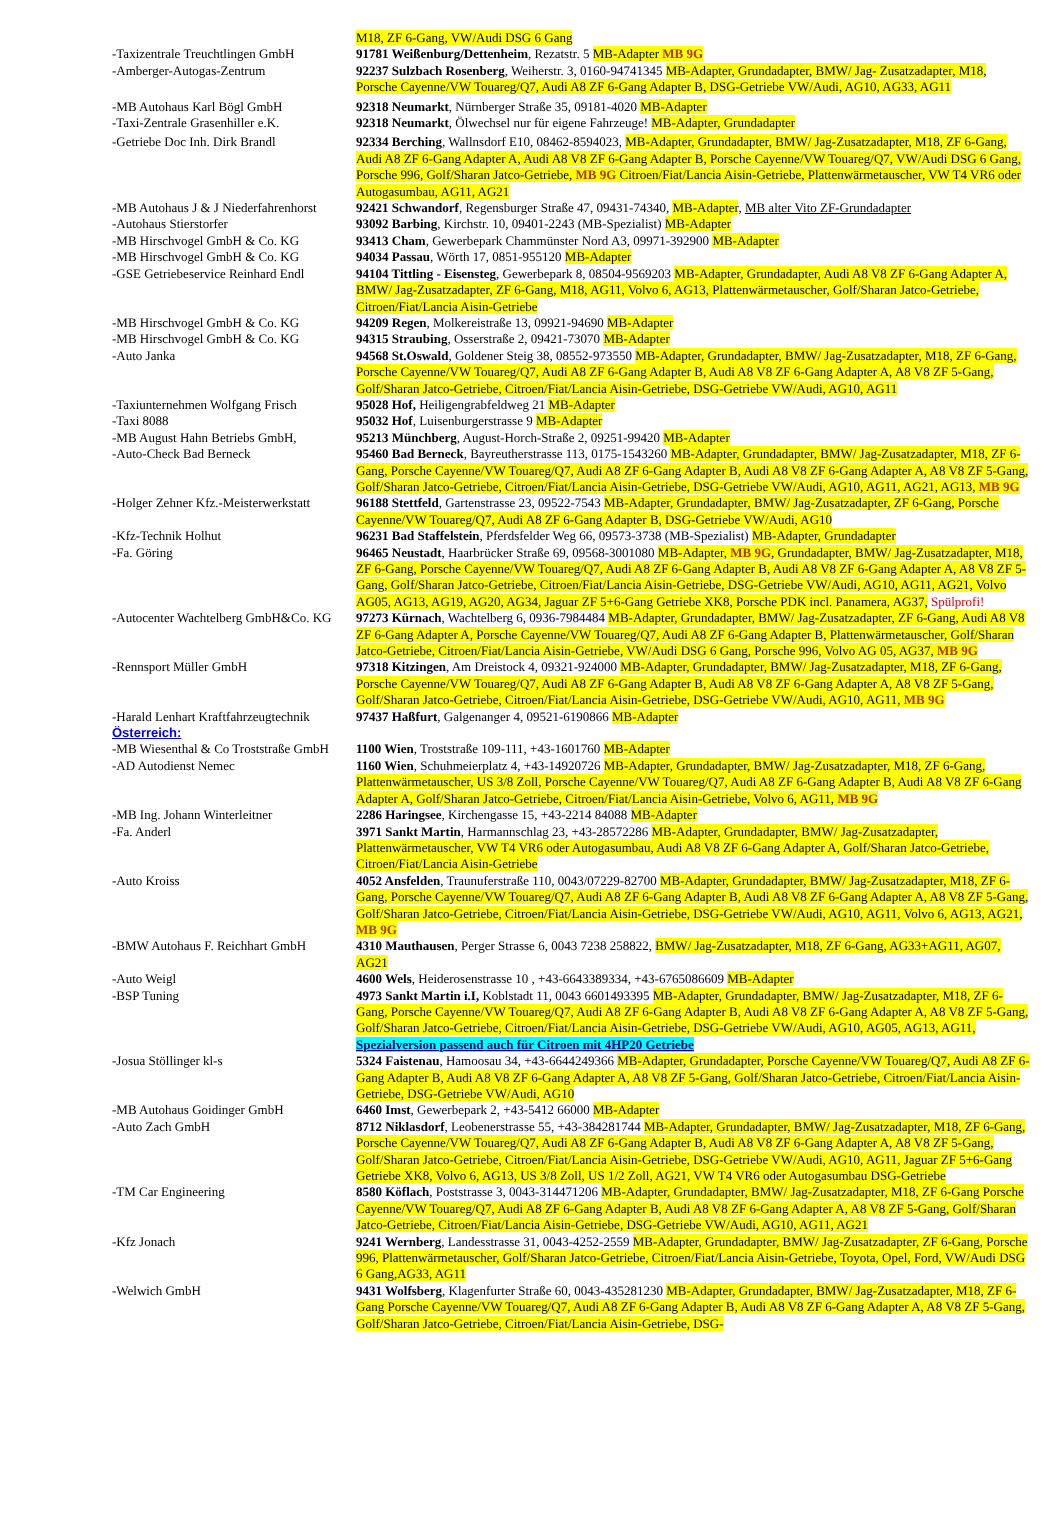| | M18, ZF 6-Gang, VW/Audi DSG 6 Gang |
| -Taxizentrale Treuchtlingen GmbH | 91781 Weißenburg/Dettenheim , Rezatstr. 5 MB-Adapter MB 9G |
| -Amberger-Autogas-Zentrum | 92237 Sulzbach Rosenberg , Weiherstr. 3, 0160-94741345 MB-Adapter, Grundadapter, BMW/ Jag- Zusatzadapter, M18, Porsche Cayenne/VW Touareg/Q7, Audi A8 ZF 6-Gang Adapter B, DSG-Getriebe VW/Audi, AG10, AG33, AG11 |
| -MB Autohaus Karl Bögl GmbH | 92318 Neumarkt , Nürnberger Straße 35, 09181-4020 MB-Adapter |
| -Taxi-Zentrale Grasenhiller e.K. | 92318 Neumarkt , Ölwechsel nur für eigene Fahrzeuge! MB-Adapter, Grundadapter |
| -Getriebe Doc Inh. Dirk Brandl | 92334 Berching , Wallnsdorf E10, 08462-8594023, MB-Adapter, Grundadapter, BMW/ Jag-Zusatzadapter, M18, ZF 6-Gang, Audi A8 ZF 6-Gang Adapter A, Audi A8 V8 ZF 6-Gang Adapter B, Porsche Cayenne/VW Touareg/Q7, VW/Audi DSG 6 Gang, Porsche 996, Golf/Sharan Jatco-Getriebe, MB 9G Citroen/Fiat/Lancia Aisin-Getriebe, Plattenwärmetauscher, VW T4 VR6 oder Autogasumbau, AG11, AG21 |
| -MB Autohaus J & J Niederfahrenhorst | 92421 Schwandorf , Regensburger Straße 47, 09431-74340, MB-Adapter , MB alter Vito ZF-Grundadapter |
| -Autohaus Stierstorfer | 93092 Barbing , Kirchstr. 10, 09401-2243 (MB-Spezialist) MB-Adapter |
| -MB Hirschvogel GmbH & Co. KG | 93413 Cham , Gewerbepark Chammünster Nord A3, 09971-392900 MB-Adapter |
| -MB Hirschvogel GmbH & Co. KG | 94034 Passau , Wörth 17, 0851-955120 MB-Adapter |
| -GSE Getriebeservice Reinhard Endl | 94104 Tittling - Eisensteg , Gewerbepark 8, 08504-9569203 MB-Adapter, Grundadapter, Audi A8 V8 ZF 6-Gang Adapter A, BMW/ Jag-Zusatzadapter, ZF 6-Gang, M18, AG11, Volvo 6, AG13, Plattenwärmetauscher, Golf/Sharan Jatco-Getriebe, Citroen/Fiat/Lancia Aisin-Getriebe |
| -MB Hirschvogel GmbH & Co. KG | 94209 Regen , Molkereistraße 13, 09921-94690 MB-Adapter |
| -MB Hirschvogel GmbH & Co. KG | 94315 Straubing , Osserstraße 2, 09421-73070 MB-Adapter |
| -Auto Janka | 94568 St.Oswald , Goldener Steig 38, 08552-973550 MB-Adapter, Grundadapter, BMW/ Jag-Zusatzadapter, M18, ZF 6-Gang, Porsche Cayenne/VW Touareg/Q7, Audi A8 ZF 6-Gang Adapter B, Audi A8 V8 ZF 6-Gang Adapter A, A8 V8 ZF 5-Gang, Golf/Sharan Jatco-Getriebe, Citroen/Fiat/Lancia Aisin-Getriebe, DSG-Getriebe VW/Audi, AG10, AG11 |
| -Taxiunternehmen Wolfgang Frisch | 95028 Hof, Heiligengrabfeldweg 21 MB-Adapter |
| -Taxi 8088 | 95032 Hof , Luisenburgerstrasse 9 MB-Adapter |
| -MB August Hahn Betriebs GmbH, | 95213 Münchberg , August-Horch-Straße 2, 09251-99420 MB-Adapter |
| -Auto-Check Bad Berneck | 95460 Bad Berneck , Bayreutherstrasse 113, 0175-1543260 MB-Adapter, Grundadapter, BMW/ Jag-Zusatzadapter, M18, ZF 6-Gang, Porsche Cayenne/VW Touareg/Q7, Audi A8 ZF 6-Gang Adapter B, Audi A8 V8 ZF 6-Gang Adapter A, A8 V8 ZF 5-Gang, Golf/Sharan Jatco-Getriebe, Citroen/Fiat/Lancia Aisin-Getriebe, DSG-Getriebe VW/Audi, AG10, AG11, AG21, AG13, MB 9G |
| -Holger Zehner Kfz.-Meisterwerkstatt | 96188 Stettfeld , Gartenstrasse 23, 09522-7543 MB-Adapter, Grundadapter, BMW/ Jag-Zusatzadapter, ZF 6-Gang, Porsche Cayenne/VW Touareg/Q7, Audi A8 ZF 6-Gang Adapter B, DSG-Getriebe VW/Audi, AG10 |
| -Kfz-Technik Holhut | 96231 Bad Staffelstein , Pferdsfelder Weg 66, 09573-3738 (MB-Spezialist) MB-Adapter, Grundadapter |
| -Fa. Göring | 96465 Neustadt , Haarbrücker Straße 69, 09568-3001080 MB-Adapter, MB 9G , Grundadapter, BMW/ Jag-Zusatzadapter, M18, ZF 6-Gang, Porsche Cayenne/VW Touareg/Q7, Audi A8 ZF 6-Gang Adapter B, Audi A8 V8 ZF 6-Gang Adapter A, A8 V8 ZF 5-Gang, Golf/Sharan Jatco-Getriebe, Citroen/Fiat/Lancia Aisin-Getriebe, DSG-Getriebe VW/Audi, AG10, AG11, AG21, Volvo AG05, AG13, AG19, AG20, AG34, Jaguar ZF 5+6-Gang Getriebe XK8, Porsche PDK incl. Panamera, AG37, Spülprofi! |
| -Autocenter Wachtelberg GmbH&Co. KG | 97273 Kürnach , Wachtelberg 6, 0936-7984484 MB-Adapter, Grundadapter, BMW/ Jag-Zusatzadapter, ZF 6-Gang, Audi A8 V8 ZF 6-Gang Adapter A, Porsche Cayenne/VW Touareg/Q7, Audi A8 ZF 6-Gang Adapter B, Plattenwärmetauscher, Golf/Sharan Jatco-Getriebe, Citroen/Fiat/Lancia Aisin-Getriebe, VW/Audi DSG 6 Gang, Porsche 996, Volvo AG 05, AG37, MB 9G |
| -Rennsport Müller GmbH | 97318 Kitzingen , Am Dreistock 4, 09321-924000 MB-Adapter, Grundadapter, BMW/ Jag-Zusatzadapter, M18, ZF 6-Gang, Porsche Cayenne/VW Touareg/Q7, Audi A8 ZF 6-Gang Adapter B, Audi A8 V8 ZF 6-Gang Adapter A, A8 V8 ZF 5-Gang, Golf/Sharan Jatco-Getriebe, Citroen/Fiat/Lancia Aisin-Getriebe, DSG-Getriebe VW/Audi, AG10, AG11, MB 9G |
| -Harald Lenhart Kraftfahrzeugtechnik | 97437 Haßfurt , Galgenanger 4, 09521-6190866 MB-Adapter |
| Österreich: | |
| -MB Wiesenthal & Co Troststraße GmbH | 1100 Wien , Troststraße 109-111, +43-1601760 MB-Adapter |
| -AD Autodienst Nemec | 1160 Wien , Schuhmeierplatz 4, +43-14920726 MB-Adapter, Grundadapter, BMW/ Jag-Zusatzadapter, M18, ZF 6-Gang, Plattenwärmetauscher, US 3/8 Zoll, Porsche Cayenne/VW Touareg/Q7, Audi A8 ZF 6-Gang Adapter B, Audi A8 V8 ZF 6-Gang Adapter A, Golf/Sharan Jatco-Getriebe, Citroen/Fiat/Lancia Aisin-Getriebe, Volvo 6, AG11, MB 9G |
| -MB Ing. Johann Winterleitner | 2286 Haringsee , Kirchengasse 15, +43-2214 84088 MB-Adapter |
| -Fa. Anderl | 3971 Sankt Martin , Harmannschlag 23, +43-28572286 MB-Adapter, Grundadapter, BMW/ Jag-Zusatzadapter, Plattenwärmetauscher, VW T4 VR6 oder Autogasumbau, Audi A8 V8 ZF 6-Gang Adapter A, Golf/Sharan Jatco-Getriebe, Citroen/Fiat/Lancia Aisin-Getriebe |
| -Auto Kroiss | 4052 Ansfelden , Traunuferstraße 110, 0043/07229-82700 MB-Adapter, Grundadapter, BMW/ Jag-Zusatzadapter, M18, ZF 6-Gang, Porsche Cayenne/VW Touareg/Q7, Audi A8 ZF 6-Gang Adapter B, Audi A8 V8 ZF 6-Gang Adapter A, A8 V8 ZF 5-Gang, Golf/Sharan Jatco-Getriebe, Citroen/Fiat/Lancia Aisin-Getriebe, DSG-Getriebe VW/Audi, AG10, AG11, Volvo 6, AG13, AG21, MB 9G |
| -BMW Autohaus F. Reichhart GmbH | 4310 Mauthausen , Perger Strasse 6, 0043 7238 258822, BMW/ Jag-Zusatzadapter, M18, ZF 6-Gang, AG33+AG11, AG07, AG21 |
| -Auto Weigl | 4600 Wels , Heiderosenstrasse 10 , +43-6643389334, +43-6765086609 MB-Adapter |
| -BSP Tuning | 4973 Sankt Martin i.I, Koblstadt 11, 0043 6601493395 MB-Adapter, Grundadapter, BMW/ Jag-Zusatzadapter, M18, ZF 6- Gang, Porsche Cayenne/VW Touareg/Q7, Audi A8 ZF 6-Gang Adapter B, Audi A8 V8 ZF 6-Gang Adapter A, A8 V8 ZF 5-Gang, Golf/Sharan Jatco-Getriebe, Citroen/Fiat/Lancia Aisin-Getriebe, DSG-Getriebe VW/Audi, AG10, AG05, AG13, AG11, Spezialversion passend auch für Citroen mit 4HP20 Getriebe |
| -Josua Stöllinger kl-s | 5324 Faistenau , Hamoosau 34, +43-6644249366 MB-Adapter, Grundadapter, Porsche Cayenne/VW Touareg/Q7, Audi A8 ZF 6-Gang Adapter B, Audi A8 V8 ZF 6-Gang Adapter A, A8 V8 ZF 5-Gang, Golf/Sharan Jatco-Getriebe, Citroen/Fiat/Lancia Aisin-Getriebe, DSG-Getriebe VW/Audi, AG10 |
| -MB Autohaus Goidinger GmbH | 6460 Imst , Gewerbepark 2, +43-5412 66000 MB-Adapter |
| -Auto Zach GmbH | 8712 Niklasdorf , Leobenerstrasse 55, +43-384281744 MB-Adapter, Grundadapter, BMW/ Jag-Zusatzadapter, M18, ZF 6-Gang, Porsche Cayenne/VW Touareg/Q7, Audi A8 ZF 6-Gang Adapter B, Audi A8 V8 ZF 6-Gang Adapter A, A8 V8 ZF 5-Gang, Golf/Sharan Jatco-Getriebe, Citroen/Fiat/Lancia Aisin-Getriebe, DSG-Getriebe VW/Audi, AG10, AG11, Jaguar ZF 5+6-Gang Getriebe XK8, Volvo 6, AG13, US 3/8 Zoll, US 1/2 Zoll, AG21, VW T4 VR6 oder Autogasumbau DSG-Getriebe |
| -TM Car Engineering | 8580 Köflach , Poststrasse 3, 0043-314471206 MB-Adapter, Grundadapter, BMW/ Jag-Zusatzadapter, M18, ZF 6-Gang Porsche Cayenne/VW Touareg/Q7, Audi A8 ZF 6-Gang Adapter B, Audi A8 V8 ZF 6-Gang Adapter A, A8 V8 ZF 5-Gang, Golf/Sharan Jatco-Getriebe, Citroen/Fiat/Lancia Aisin-Getriebe, DSG-Getriebe VW/Audi, AG10, AG11, AG21 |
| -Kfz Jonach | 9241 Wernberg , Landesstrasse 31, 0043-4252-2559 MB-Adapter, Grundadapter, BMW/ Jag-Zusatzadapter, ZF 6-Gang, Porsche 996, Plattenwärmetauscher, Golf/Sharan Jatco-Getriebe, Citroen/Fiat/Lancia Aisin-Getriebe, Toyota, Opel, Ford, VW/Audi DSG 6 Gang,AG33, AG11 |
| -Welwich GmbH | 9431 Wolfsberg , Klagenfurter Straße 60, 0043-435281230 MB-Adapter, Grundadapter, BMW/ Jag-Zusatzadapter, M18, ZF 6-Gang Porsche Cayenne/VW Touareg/Q7, Audi A8 ZF 6-Gang Adapter B, Audi A8 V8 ZF 6-Gang Adapter A, A8 V8 ZF 5-Gang, Golf/Sharan Jatco-Getriebe, Citroen/Fiat/Lancia Aisin-Getriebe, DSG- |